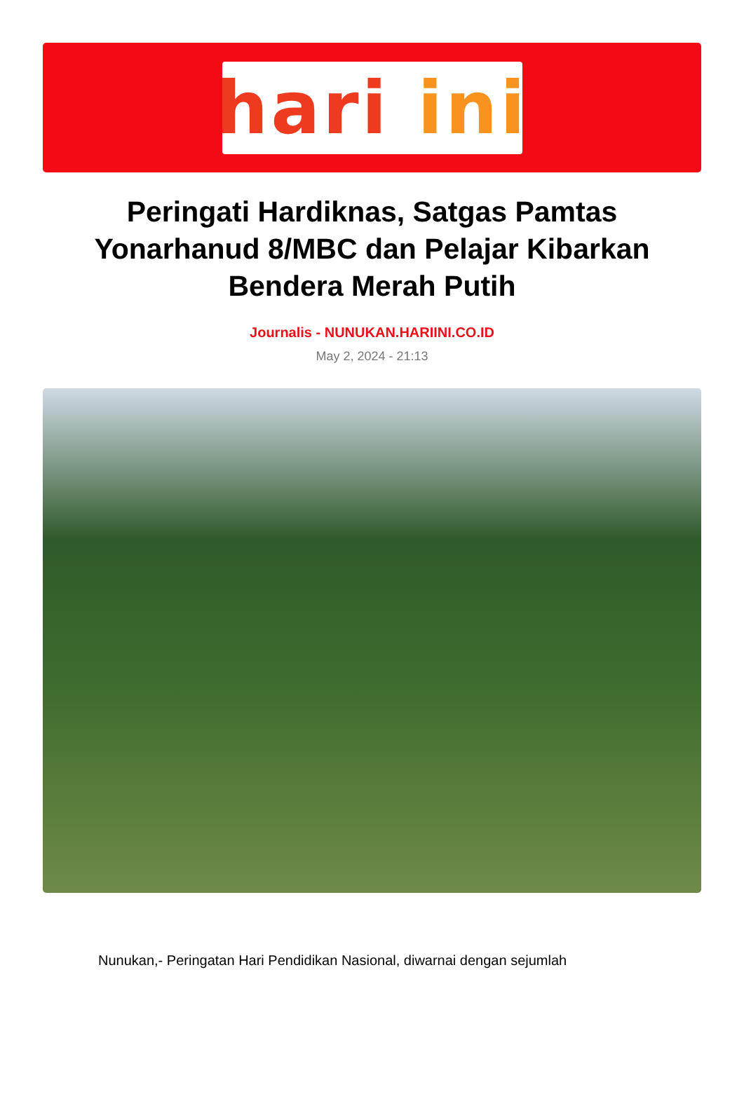hari ini
Peringati Hardiknas, Satgas Pamtas Yonarhanud 8/MBC dan Pelajar Kibarkan Bendera Merah Putih
Journalis - NUNUKAN.HARIINI.CO.ID
May 2, 2024 - 21:13
Nunukan,- Peringatan Hari Pendidikan Nasional, diwarnai dengan sejumlah